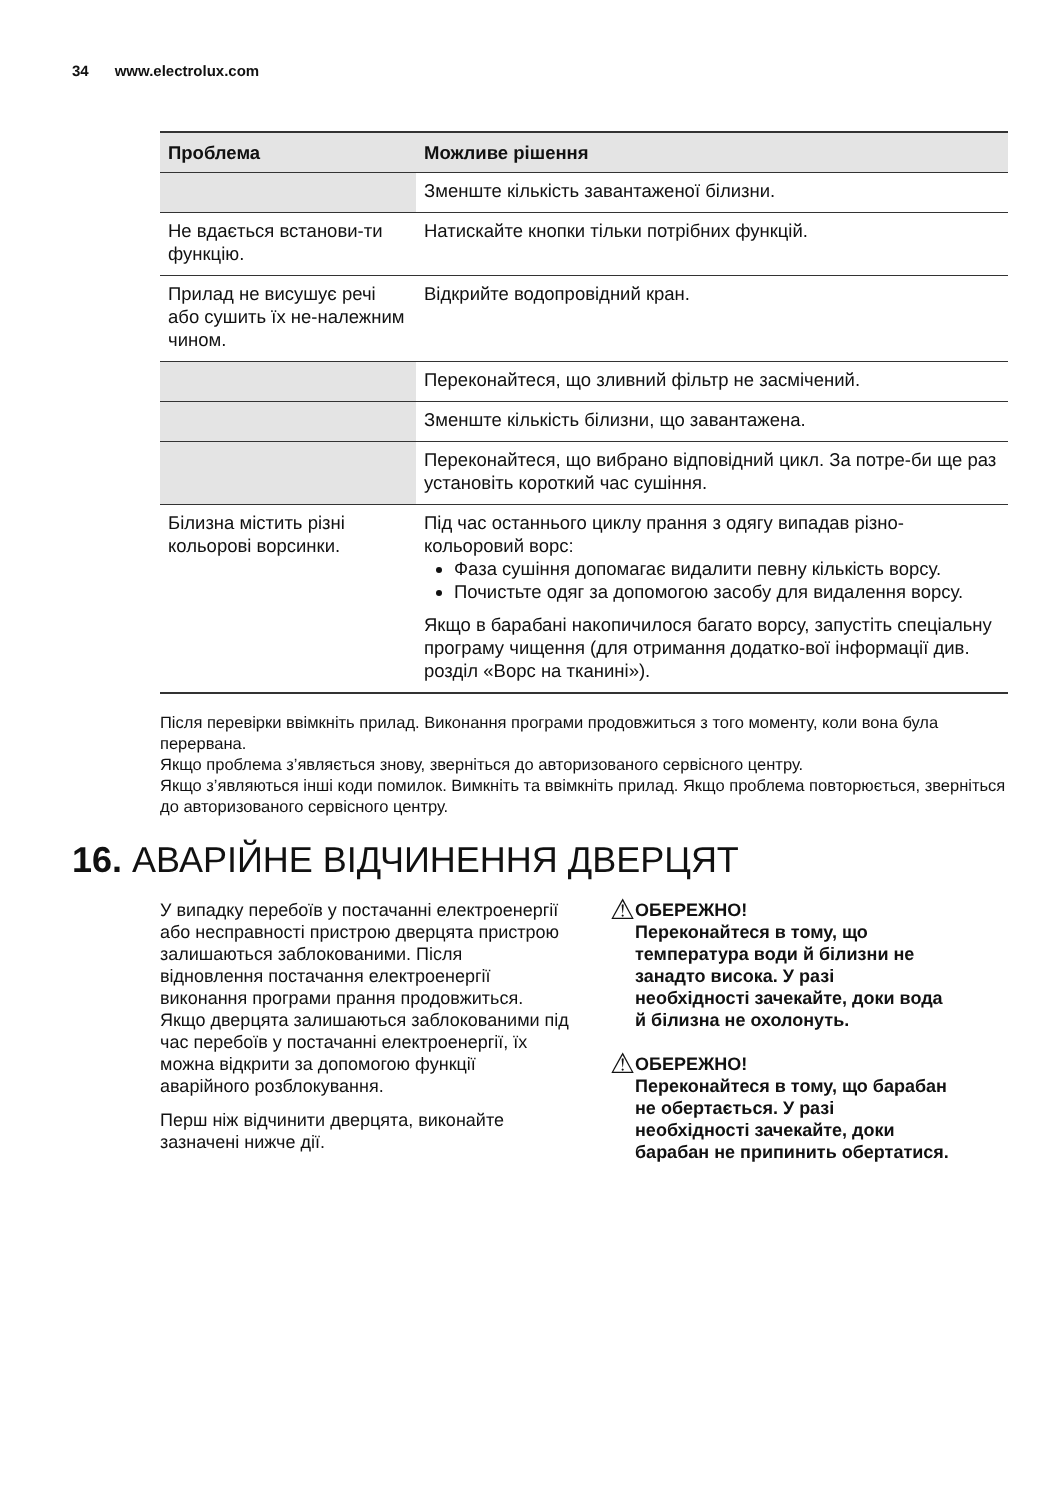34 www.electrolux.com
| Проблема | Можливе рішення |
| --- | --- |
| | Зменште кількість завантаженої білизни. |
| Не вдається встанови-ти функцію. | Натискайте кнопки тільки потрібних функцій. |
| Прилад не висушує речі або сушить їх не-належним чином. | Відкрийте водопровідний кран. |
| | Переконайтеся, що зливний фільтр не засмічений. |
| | Зменште кількість білизни, що завантажена. |
| | Переконайтеся, що вибрано відповідний цикл. За потре-би ще раз установіть короткий час сушіння. |
| Білизна містить різні кольорові ворсинки. | Під час останнього циклу прання з одягу випадав різно-кольоровий ворс: Фаза сушіння допомагає видалити певну кількість ворсу. Почистьте одяг за допомогою засобу для видалення ворсу. Якщо в барабані накопичилося багато ворсу, запустіть спеціальну програму чищення (для отримання додатко-вої інформації див. розділ «Ворс на тканині»). |
Після перевірки ввімкніть прилад. Виконання програми продовжиться з того моменту, коли вона була перервана.
Якщо проблема з’являється знову, зверніться до авторизованого сервісного центру.
Якщо з’являються інші коди помилок. Вимкніть та ввімкніть прилад. Якщо проблема повторюється, зверніться до авторизованого сервісного центру.
16. АВАРІЙНЕ ВІДЧИНЕННЯ ДВЕРЦЯТ
У випадку перебоїв у постачанні електроенергії або несправності пристрою дверцята пристрою залишаються заблокованими. Після відновлення постачання електроенергії виконання програми прання продовжиться. Якщо дверцята залишаються заблокованими під час перебоїв у постачанні електроенергії, їх можна відкрити за допомогою функції аварійного розблокування.
Перш ніж відчинити дверцята, виконайте зазначені нижче дії.
⚠
ОБЕРЕЖНО!
Переконайтеся в тому, що температура води й білизни не занадто висока. У разі необхідності зачекайте, доки вода й білизна не охолонуть.
⚠
ОБЕРЕЖНО!
Переконайтеся в тому, що барабан не обертається. У разі необхідності зачекайте, доки барабан не припинить обертатися.